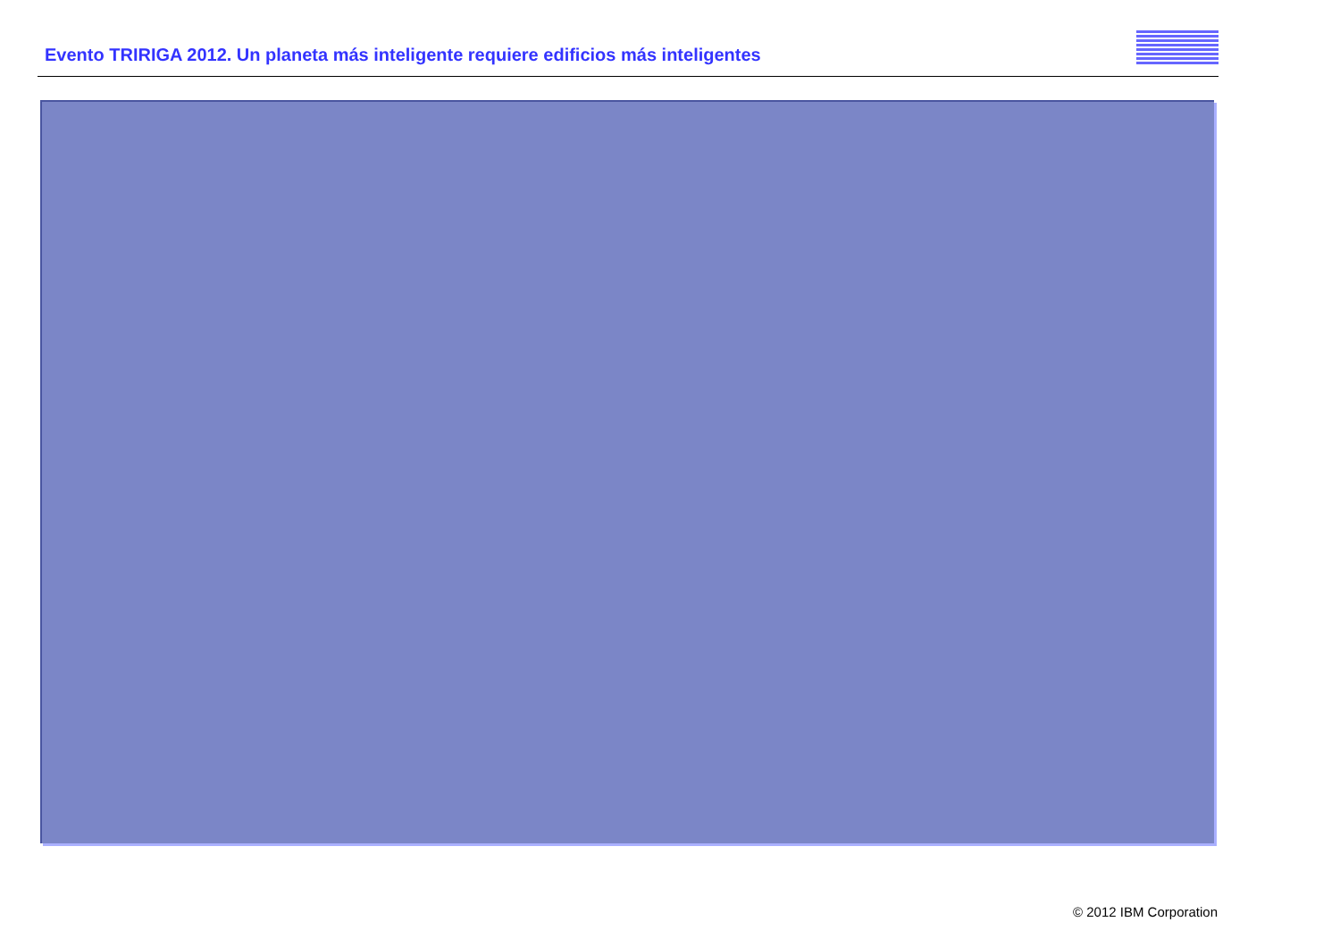Evento TRIRIGA 2012. Un planeta más inteligente requiere edificios más inteligentes
© 2012 IBM Corporation